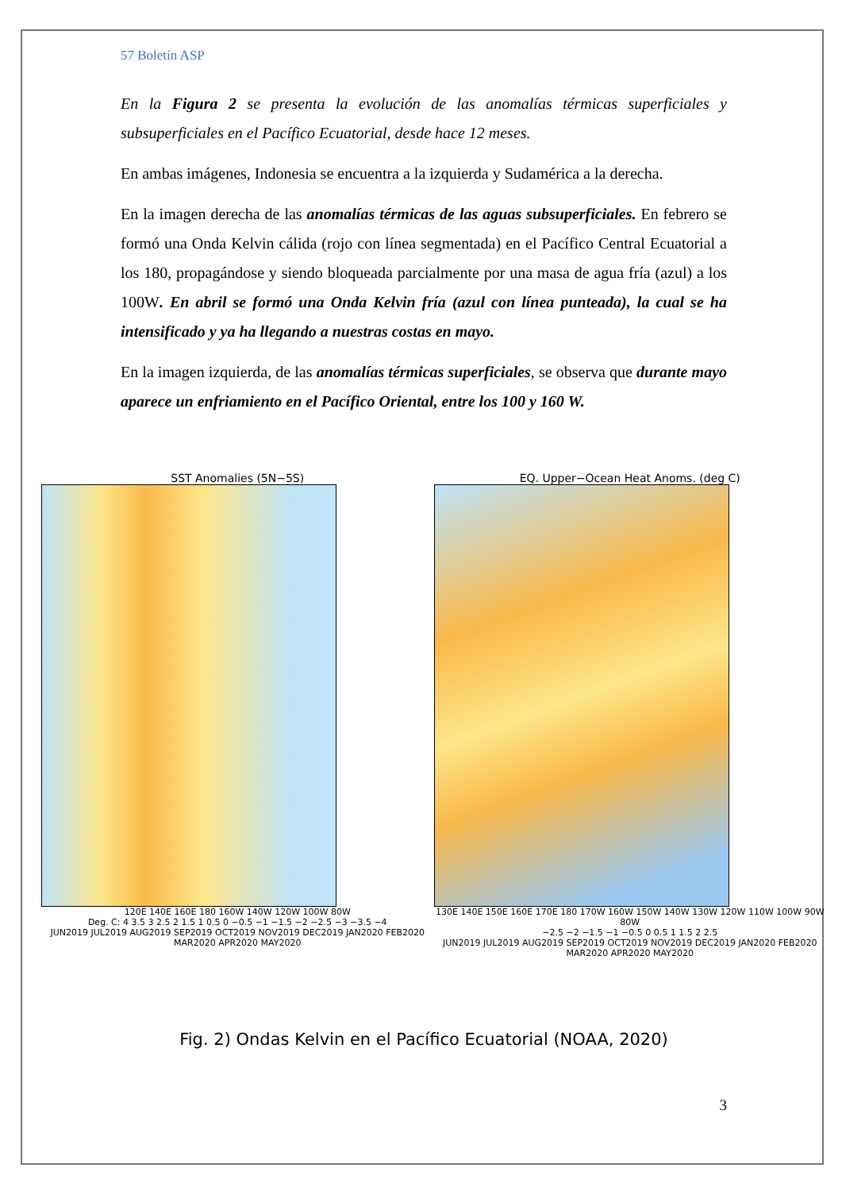57 Boletín ASP
En la Figura 2 se presenta la evolución de las anomalías térmicas superficiales y subsuperficiales en el Pacífico Ecuatorial, desde hace 12 meses.
En ambas imágenes, Indonesia se encuentra a la izquierda y Sudamérica a la derecha.
En la imagen derecha de las anomalías térmicas de las aguas subsuperficiales. En febrero se formó una Onda Kelvin cálida (rojo con línea segmentada) en el Pacífico Central Ecuatorial a los 180, propagándose y siendo bloqueada parcialmente por una masa de agua fría (azul) a los 100W. En abril se formó una Onda Kelvin fría (azul con línea punteada), la cual se ha intensificado y ya ha llegando a nuestras costas en mayo.
En la imagen izquierda, de las anomalías térmicas superficiales, se observa que durante mayo aparece un enfriamiento en el Pacífico Oriental, entre los 100 y 160 W.
SST Anomalies (5N−5S)
120E 140E 160E 180 160W 140W 120W 100W 80W
Deg. C: 4 3.5 3 2.5 2 1.5 1 0.5 0 −0.5 −1 −1.5 −2 −2.5 −3 −3.5 −4
JUN2019 JUL2019 AUG2019 SEP2019 OCT2019 NOV2019 DEC2019 JAN2020 FEB2020 MAR2020 APR2020 MAY2020
EQ. Upper−Ocean Heat Anoms. (deg C)
130E 140E 150E 160E 170E 180 170W 160W 150W 140W 130W 120W 110W 100W 90W 80W
−2.5 −2 −1.5 −1 −0.5 0 0.5 1 1.5 2 2.5
JUN2019 JUL2019 AUG2019 SEP2019 OCT2019 NOV2019 DEC2019 JAN2020 FEB2020 MAR2020 APR2020 MAY2020
Fig. 2) Ondas Kelvin en el Pacífico Ecuatorial (NOAA, 2020)
3